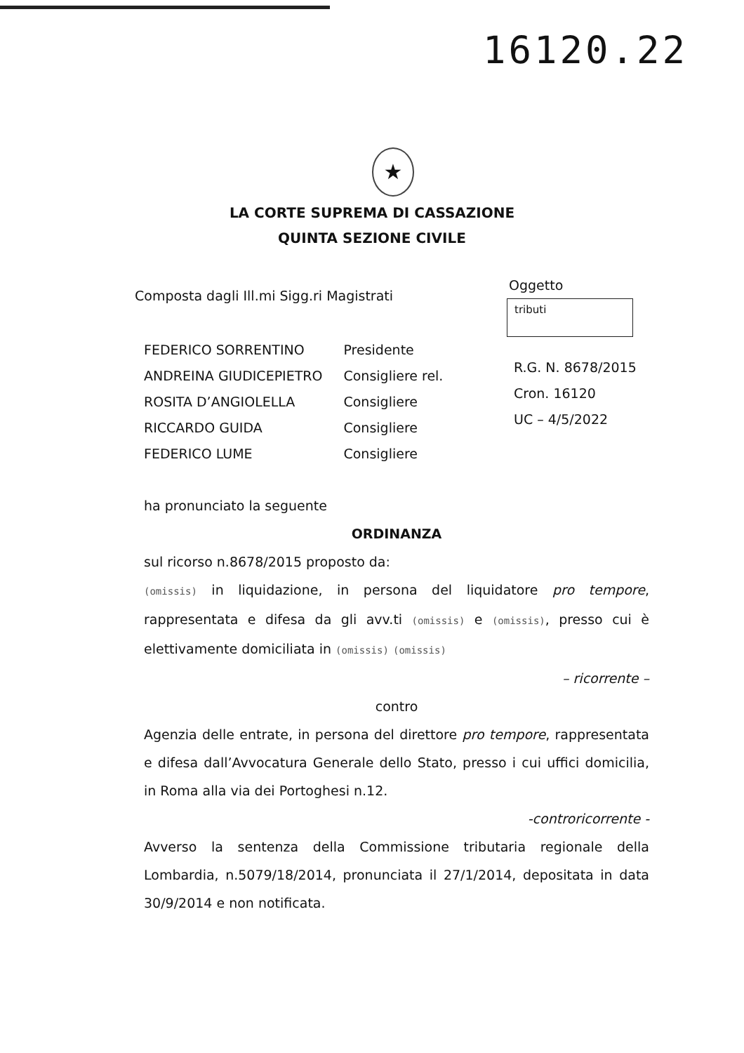16120.22
★
LA CORTE SUPREMA DI CASSAZIONE
QUINTA SEZIONE CIVILE
Composta dagli Ill.mi Sigg.ri Magistrati
Oggetto
tributi
| FEDERICO SORRENTINO | Presidente |
| ANDREINA GIUDICEPIETRO | Consigliere rel. |
| ROSITA D’ANGIOLELLA | Consigliere |
| RICCARDO GUIDA | Consigliere |
| FEDERICO LUME | Consigliere |
R.G. N. 8678/2015
Cron. 16120
UC – 4/5/2022
ha pronunciato la seguente
ORDINANZA
sul ricorso n.8678/2015 proposto da:
(omissis) in liquidazione, in persona del liquidatore pro tempore, rappresentata e difesa da gli avv.ti (omissis) e (omissis), presso cui è elettivamente domiciliata in (omissis) (omissis)
– ricorrente –
contro
Agenzia delle entrate, in persona del direttore pro tempore, rappresentata e difesa dall’Avvocatura Generale dello Stato, presso i cui uffici domicilia, in Roma alla via dei Portoghesi n.12.
-controricorrente -
Avverso la sentenza della Commissione tributaria regionale della Lombardia, n.5079/18/2014, pronunciata il 27/1/2014, depositata in data 30/9/2014 e non notificata.